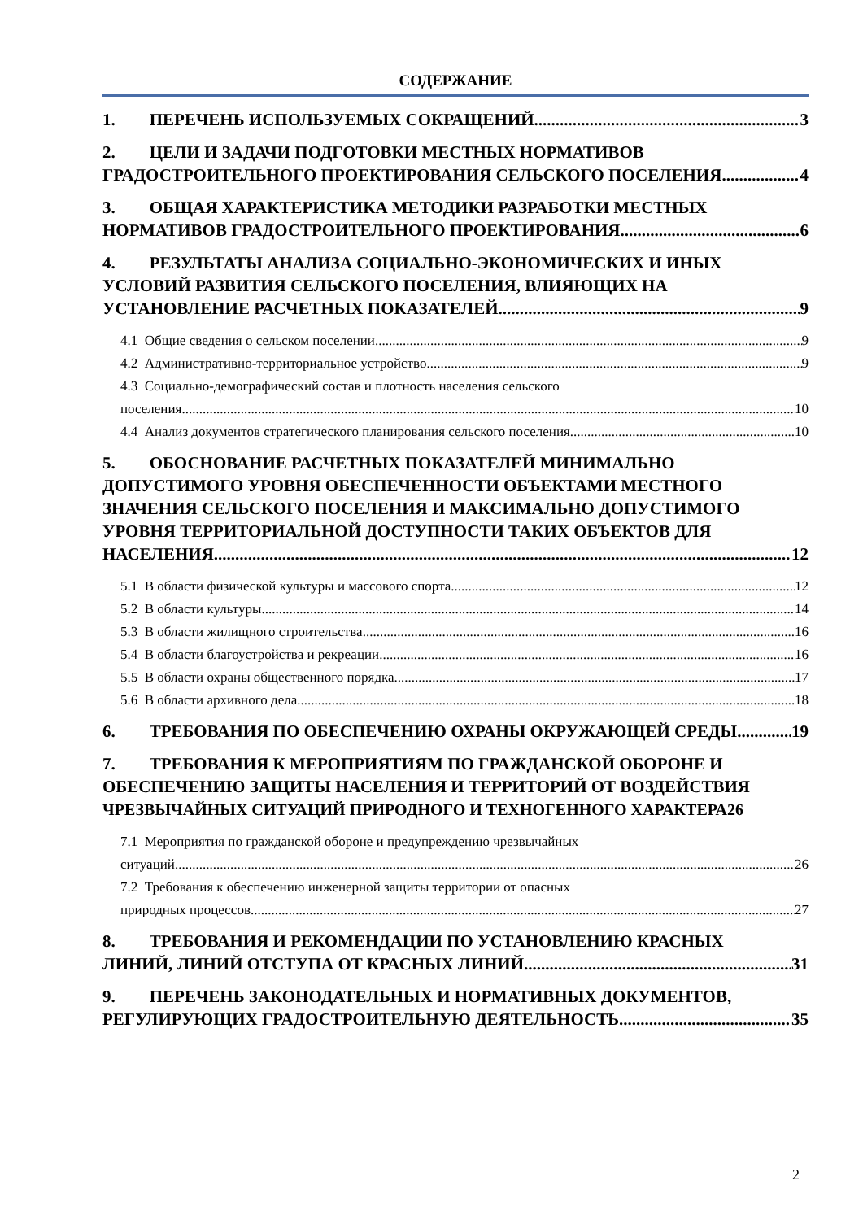СОДЕРЖАНИЕ
1. ПЕРЕЧЕНЬ ИСПОЛЬЗУЕМЫХ СОКРАЩЕНИЙ 3
2. ЦЕЛИ И ЗАДАЧИ ПОДГОТОВКИ МЕСТНЫХ НОРМАТИВОВ
ГРАДОСТРОИТЕЛЬНОГО ПРОЕКТИРОВАНИЯ СЕЛЬСКОГО ПОСЕЛЕНИЯ 4
3. ОБЩАЯ ХАРАКТЕРИСТИКА МЕТОДИКИ РАЗРАБОТКИ МЕСТНЫХ
НОРМАТИВОВ ГРАДОСТРОИТЕЛЬНОГО ПРОЕКТИРОВАНИЯ 6
4. РЕЗУЛЬТАТЫ АНАЛИЗА СОЦИАЛЬНО-ЭКОНОМИЧЕСКИХ И ИНЫХ УСЛОВИЙ РАЗВИТИЯ СЕЛЬСКОГО ПОСЕЛЕНИЯ, ВЛИЯЮЩИХ НА
УСТАНОВЛЕНИЕ РАСЧЕТНЫХ ПОКАЗАТЕЛЕЙ 9
4.1 Общие сведения о сельском поселении 9
4.2 Административно-территориальное устройство 9
4.3 Социально-демографический состав и плотность населения сельского
поселения 10
4.4 Анализ документов стратегического планирования сельского поселения 10
5. ОБОСНОВАНИЕ РАСЧЕТНЫХ ПОКАЗАТЕЛЕЙ МИНИМАЛЬНО ДОПУСТИМОГО УРОВНЯ ОБЕСПЕЧЕННОСТИ ОБЪЕКТАМИ МЕСТНОГО ЗНАЧЕНИЯ СЕЛЬСКОГО ПОСЕЛЕНИЯ И МАКСИМАЛЬНО ДОПУСТИМОГО УРОВНЯ ТЕРРИТОРИАЛЬНОЙ ДОСТУПНОСТИ ТАКИХ ОБЪЕКТОВ ДЛЯ
НАСЕЛЕНИЯ 12
5.1 В области физической культуры и массового спорта 12
5.2 В области культуры 14
5.3 В области жилищного строительства 16
5.4 В области благоустройства и рекреации 16
5.5 В области охраны общественного порядка 17
5.6 В области архивного дела 18
6. ТРЕБОВАНИЯ ПО ОБЕСПЕЧЕНИЮ ОХРАНЫ ОКРУЖАЮЩЕЙ СРЕДЫ 19
7. ТРЕБОВАНИЯ К МЕРОПРИЯТИЯМ ПО ГРАЖДАНСКОЙ ОБОРОНЕ И ОБЕСПЕЧЕНИЮ ЗАЩИТЫ НАСЕЛЕНИЯ И ТЕРРИТОРИЙ ОТ ВОЗДЕЙСТВИЯ
ЧРЕЗВЫЧАЙНЫХ СИТУАЦИЙ ПРИРОДНОГО И ТЕХНОГЕННОГО ХАРАКТЕРА 26
7.1 Мероприятия по гражданской обороне и предупреждению чрезвычайных
ситуаций 26
7.2 Требования к обеспечению инженерной защиты территории от опасных
природных процессов 27
8. ТРЕБОВАНИЯ И РЕКОМЕНДАЦИИ ПО УСТАНОВЛЕНИЮ КРАСНЫХ
ЛИНИЙ, ЛИНИЙ ОТСТУПА ОТ КРАСНЫХ ЛИНИЙ 31
9. ПЕРЕЧЕНЬ ЗАКОНОДАТЕЛЬНЫХ И НОРМАТИВНЫХ ДОКУМЕНТОВ,
РЕГУЛИРУЮЩИХ ГРАДОСТРОИТЕЛЬНУЮ ДЕЯТЕЛЬНОСТЬ 35
2